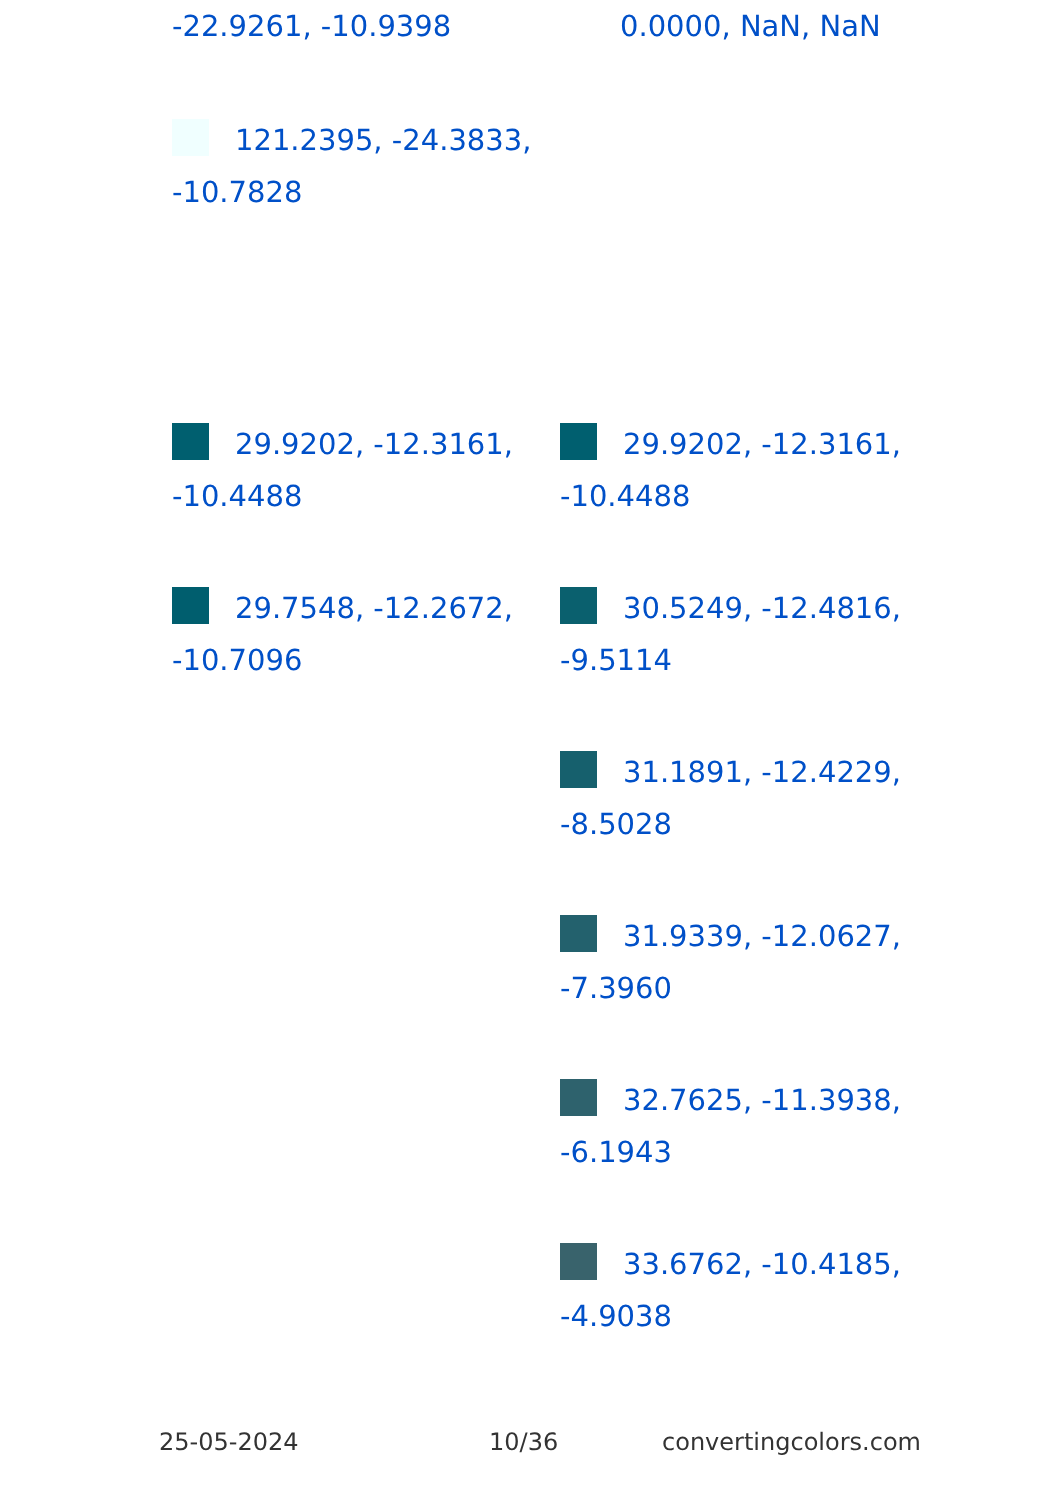-22.9261, -10.9398 0.0000, NaN, NaN
121.2395, -24.3833, -10.7828
29.9202, -12.3161, -10.4488
29.9202, -12.3161, -10.4488
29.7548, -12.2672, -10.7096
30.5249, -12.4816, -9.5114
31.1891, -12.4229, -8.5028
31.9339, -12.0627, -7.3960
32.7625, -11.3938, -6.1943
33.6762, -10.4185, -4.9038
25-05-2024 10/36 convertingcolors.com